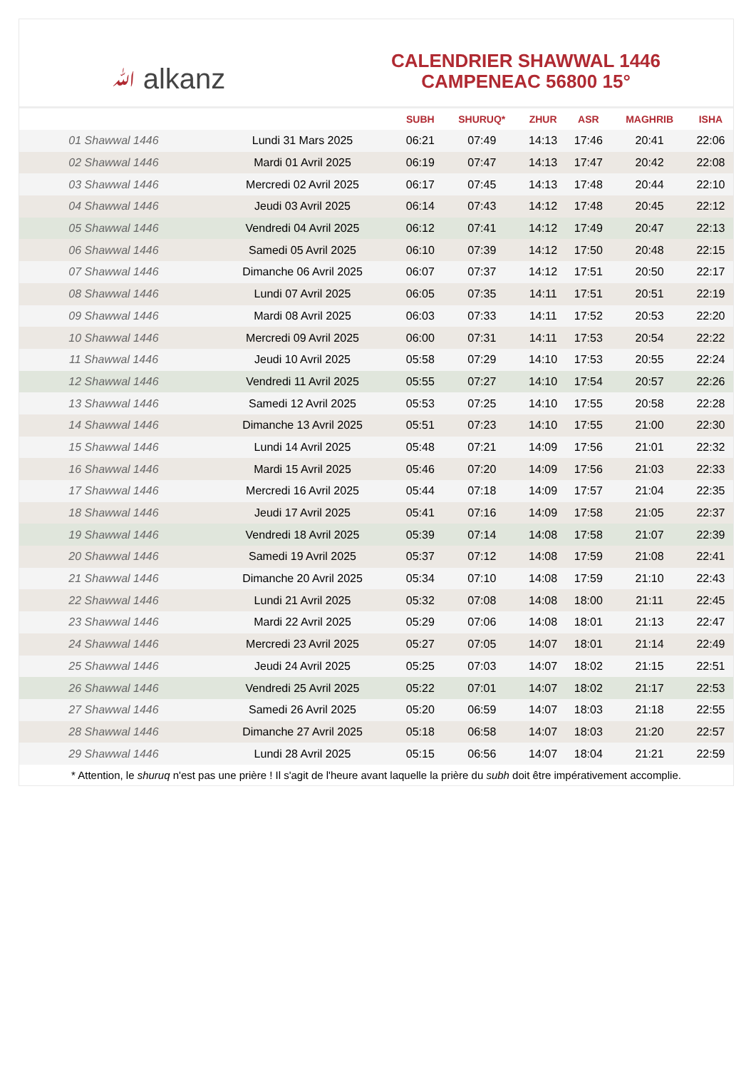ﷲ alkanz
CALENDRIER SHAWWAL 1446
CAMPENEAC 56800 15°
| | | SUBH | SHURUQ* | ZHUR | ASR | MAGHRIB | ISHA |
| --- | --- | --- | --- | --- | --- | --- | --- |
| 01 Shawwal 1446 | Lundi 31 Mars 2025 | 06:21 | 07:49 | 14:13 | 17:46 | 20:41 | 22:06 |
| 02 Shawwal 1446 | Mardi 01 Avril 2025 | 06:19 | 07:47 | 14:13 | 17:47 | 20:42 | 22:08 |
| 03 Shawwal 1446 | Mercredi 02 Avril 2025 | 06:17 | 07:45 | 14:13 | 17:48 | 20:44 | 22:10 |
| 04 Shawwal 1446 | Jeudi 03 Avril 2025 | 06:14 | 07:43 | 14:12 | 17:48 | 20:45 | 22:12 |
| 05 Shawwal 1446 | Vendredi 04 Avril 2025 | 06:12 | 07:41 | 14:12 | 17:49 | 20:47 | 22:13 |
| 06 Shawwal 1446 | Samedi 05 Avril 2025 | 06:10 | 07:39 | 14:12 | 17:50 | 20:48 | 22:15 |
| 07 Shawwal 1446 | Dimanche 06 Avril 2025 | 06:07 | 07:37 | 14:12 | 17:51 | 20:50 | 22:17 |
| 08 Shawwal 1446 | Lundi 07 Avril 2025 | 06:05 | 07:35 | 14:11 | 17:51 | 20:51 | 22:19 |
| 09 Shawwal 1446 | Mardi 08 Avril 2025 | 06:03 | 07:33 | 14:11 | 17:52 | 20:53 | 22:20 |
| 10 Shawwal 1446 | Mercredi 09 Avril 2025 | 06:00 | 07:31 | 14:11 | 17:53 | 20:54 | 22:22 |
| 11 Shawwal 1446 | Jeudi 10 Avril 2025 | 05:58 | 07:29 | 14:10 | 17:53 | 20:55 | 22:24 |
| 12 Shawwal 1446 | Vendredi 11 Avril 2025 | 05:55 | 07:27 | 14:10 | 17:54 | 20:57 | 22:26 |
| 13 Shawwal 1446 | Samedi 12 Avril 2025 | 05:53 | 07:25 | 14:10 | 17:55 | 20:58 | 22:28 |
| 14 Shawwal 1446 | Dimanche 13 Avril 2025 | 05:51 | 07:23 | 14:10 | 17:55 | 21:00 | 22:30 |
| 15 Shawwal 1446 | Lundi 14 Avril 2025 | 05:48 | 07:21 | 14:09 | 17:56 | 21:01 | 22:32 |
| 16 Shawwal 1446 | Mardi 15 Avril 2025 | 05:46 | 07:20 | 14:09 | 17:56 | 21:03 | 22:33 |
| 17 Shawwal 1446 | Mercredi 16 Avril 2025 | 05:44 | 07:18 | 14:09 | 17:57 | 21:04 | 22:35 |
| 18 Shawwal 1446 | Jeudi 17 Avril 2025 | 05:41 | 07:16 | 14:09 | 17:58 | 21:05 | 22:37 |
| 19 Shawwal 1446 | Vendredi 18 Avril 2025 | 05:39 | 07:14 | 14:08 | 17:58 | 21:07 | 22:39 |
| 20 Shawwal 1446 | Samedi 19 Avril 2025 | 05:37 | 07:12 | 14:08 | 17:59 | 21:08 | 22:41 |
| 21 Shawwal 1446 | Dimanche 20 Avril 2025 | 05:34 | 07:10 | 14:08 | 17:59 | 21:10 | 22:43 |
| 22 Shawwal 1446 | Lundi 21 Avril 2025 | 05:32 | 07:08 | 14:08 | 18:00 | 21:11 | 22:45 |
| 23 Shawwal 1446 | Mardi 22 Avril 2025 | 05:29 | 07:06 | 14:08 | 18:01 | 21:13 | 22:47 |
| 24 Shawwal 1446 | Mercredi 23 Avril 2025 | 05:27 | 07:05 | 14:07 | 18:01 | 21:14 | 22:49 |
| 25 Shawwal 1446 | Jeudi 24 Avril 2025 | 05:25 | 07:03 | 14:07 | 18:02 | 21:15 | 22:51 |
| 26 Shawwal 1446 | Vendredi 25 Avril 2025 | 05:22 | 07:01 | 14:07 | 18:02 | 21:17 | 22:53 |
| 27 Shawwal 1446 | Samedi 26 Avril 2025 | 05:20 | 06:59 | 14:07 | 18:03 | 21:18 | 22:55 |
| 28 Shawwal 1446 | Dimanche 27 Avril 2025 | 05:18 | 06:58 | 14:07 | 18:03 | 21:20 | 22:57 |
| 29 Shawwal 1446 | Lundi 28 Avril 2025 | 05:15 | 06:56 | 14:07 | 18:04 | 21:21 | 22:59 |
* Attention, le shuruq n'est pas une prière ! Il s'agit de l'heure avant laquelle la prière du subh doit être impérativement accomplie.